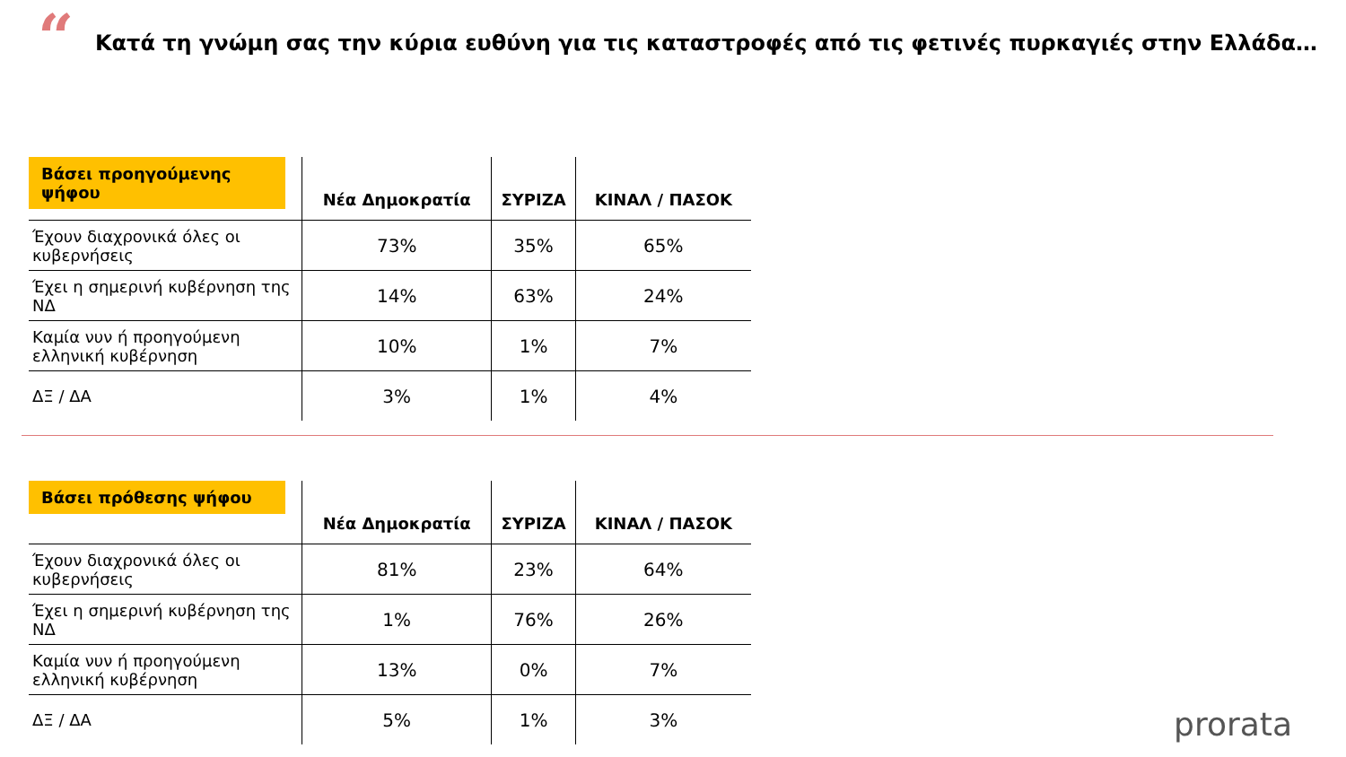“
Κατά τη γνώμη σας την κύρια ευθύνη για τις καταστροφές από τις φετινές πυρκαγιές στην Ελλάδα…
| Βάσει προηγούμενης ψήφου | Νέα Δημοκρατία | ΣΥΡΙΖΑ | ΚΙΝΑΛ / ΠΑΣΟΚ |
| --- | --- | --- | --- |
| Έχουν διαχρονικά όλες οι κυβερνήσεις | 73% | 35% | 65% |
| Έχει η σημερινή κυβέρνηση της ΝΔ | 14% | 63% | 24% |
| Καμία νυν ή προηγούμενη ελληνική κυβέρνηση | 10% | 1% | 7% |
| ΔΞ / ΔΑ | 3% | 1% | 4% |
| Βάσει πρόθεσης ψήφου | Νέα Δημοκρατία | ΣΥΡΙΖΑ | ΚΙΝΑΛ / ΠΑΣΟΚ |
| --- | --- | --- | --- |
| Έχουν διαχρονικά όλες οι κυβερνήσεις | 81% | 23% | 64% |
| Έχει η σημερινή κυβέρνηση της ΝΔ | 1% | 76% | 26% |
| Καμία νυν ή προηγούμενη ελληνική κυβέρνηση | 13% | 0% | 7% |
| ΔΞ / ΔΑ | 5% | 1% | 3% |
prorata